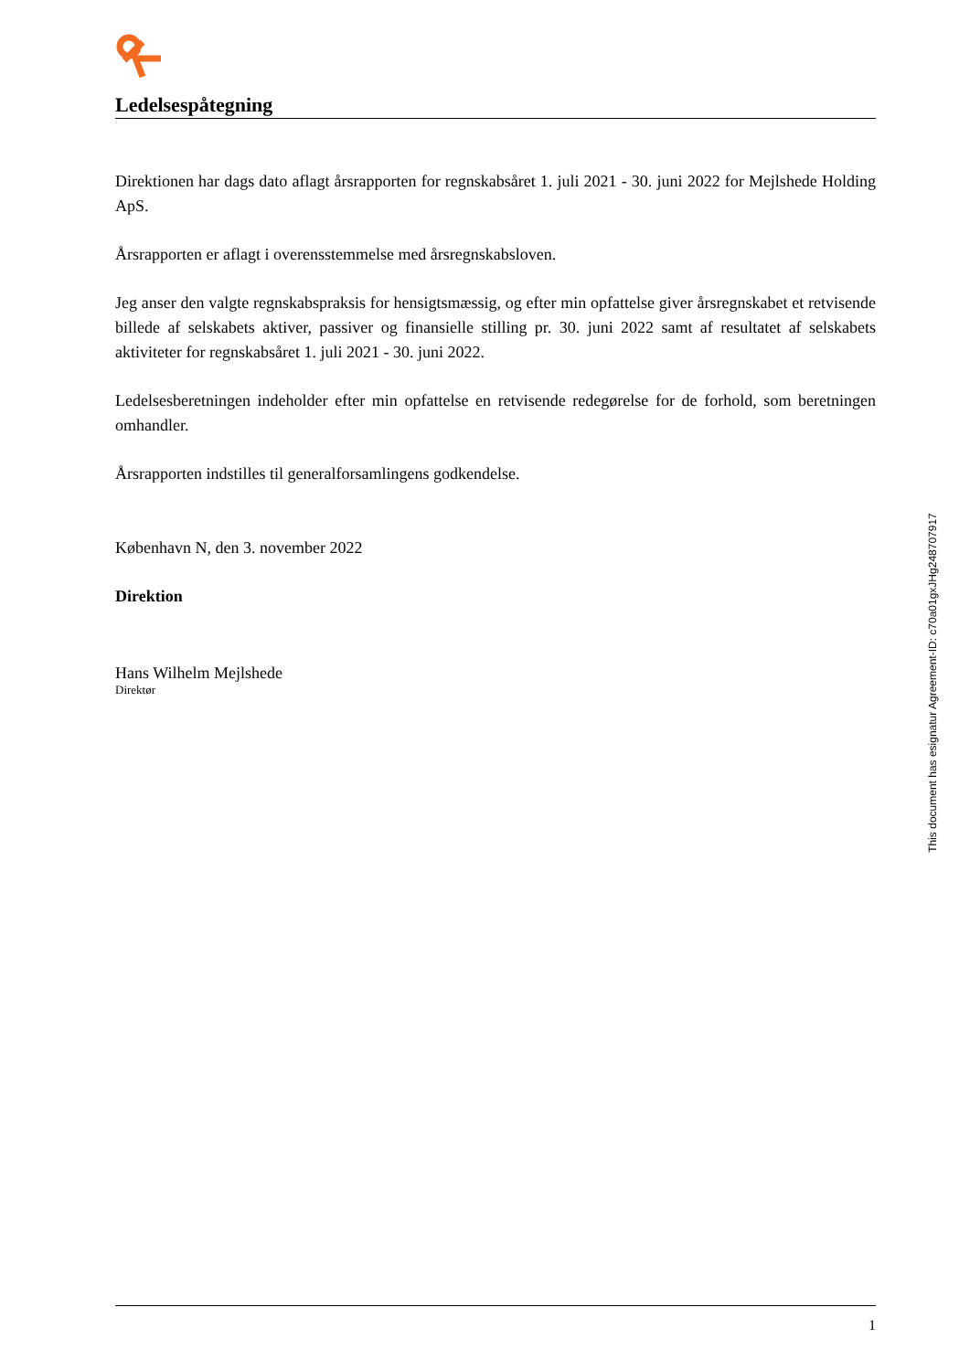Ledelsespåtegning
Direktionen har dags dato aflagt årsrapporten for regnskabsåret 1. juli 2021 - 30. juni 2022 for Mejlshede Holding ApS.
Årsrapporten er aflagt i overensstemmelse med årsregnskabsloven.
Jeg anser den valgte regnskabspraksis for hensigtsmæssig, og efter min opfattelse giver årsregnskabet et retvisende billede af selskabets aktiver, passiver og finansielle stilling pr. 30. juni 2022 samt af resultatet af selskabets aktiviteter for regnskabsåret 1. juli 2021 - 30. juni 2022.
Ledelsesberetningen indeholder efter min opfattelse en retvisende redegørelse for de forhold, som beretningen omhandler.
Årsrapporten indstilles til generalforsamlingens godkendelse.
København N, den 3. november 2022
Direktion
Hans Wilhelm Mejlshede
Direktør
This document has esignatur Agreement-ID: c70a01gxJHg248707917
1